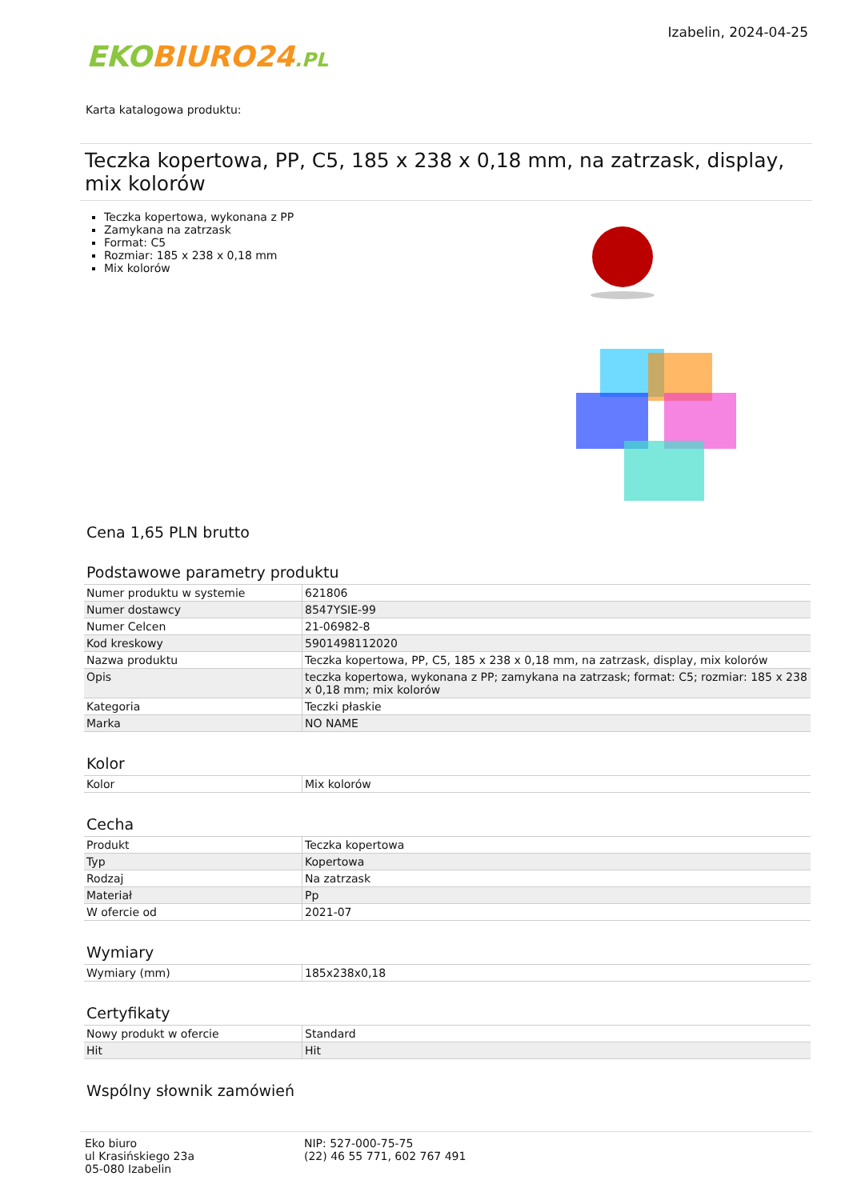EKO BIURO24.PL
Izabelin, 2024-04-25
Karta katalogowa produktu:
Teczka kopertowa, PP, C5, 185 x 238 x 0,18 mm, na zatrzask, display, mix kolorów
Teczka kopertowa, wykonana z PP
Zamykana na zatrzask
Format: C5
Rozmiar: 185 x 238 x 0,18 mm
Mix kolorów
Cena 1,65 PLN brutto
Podstawowe parametry produktu
| Numer produktu w systemie | 621806 |
| Numer dostawcy | 8547YSIE-99 |
| Numer Celcen | 21-06982-8 |
| Kod kreskowy | 5901498112020 |
| Nazwa produktu | Teczka kopertowa, PP, C5, 185 x 238 x 0,18 mm, na zatrzask, display, mix kolorów |
| Opis | teczka kopertowa, wykonana z PP; zamykana na zatrzask; format: C5; rozmiar: 185 x 238 x 0,18 mm; mix kolorów |
| Kategoria | Teczki płaskie |
| Marka | NO NAME |
Kolor
| Kolor | Mix kolorów |
Cecha
| Produkt | Teczka kopertowa |
| Typ | Kopertowa |
| Rodzaj | Na zatrzask |
| Materiał | Pp |
| W ofercie od | 2021-07 |
Wymiary
| Wymiary (mm) | 185x238x0,18 |
Certyfikaty
| Nowy produkt w ofercie | Standard |
| Hit | Hit |
Wspólny słownik zamówień
Eko biuro
ul Krasińskiego 23a
05-080 Izabelin
NIP: 527-000-75-75
(22) 46 55 771, 602 767 491